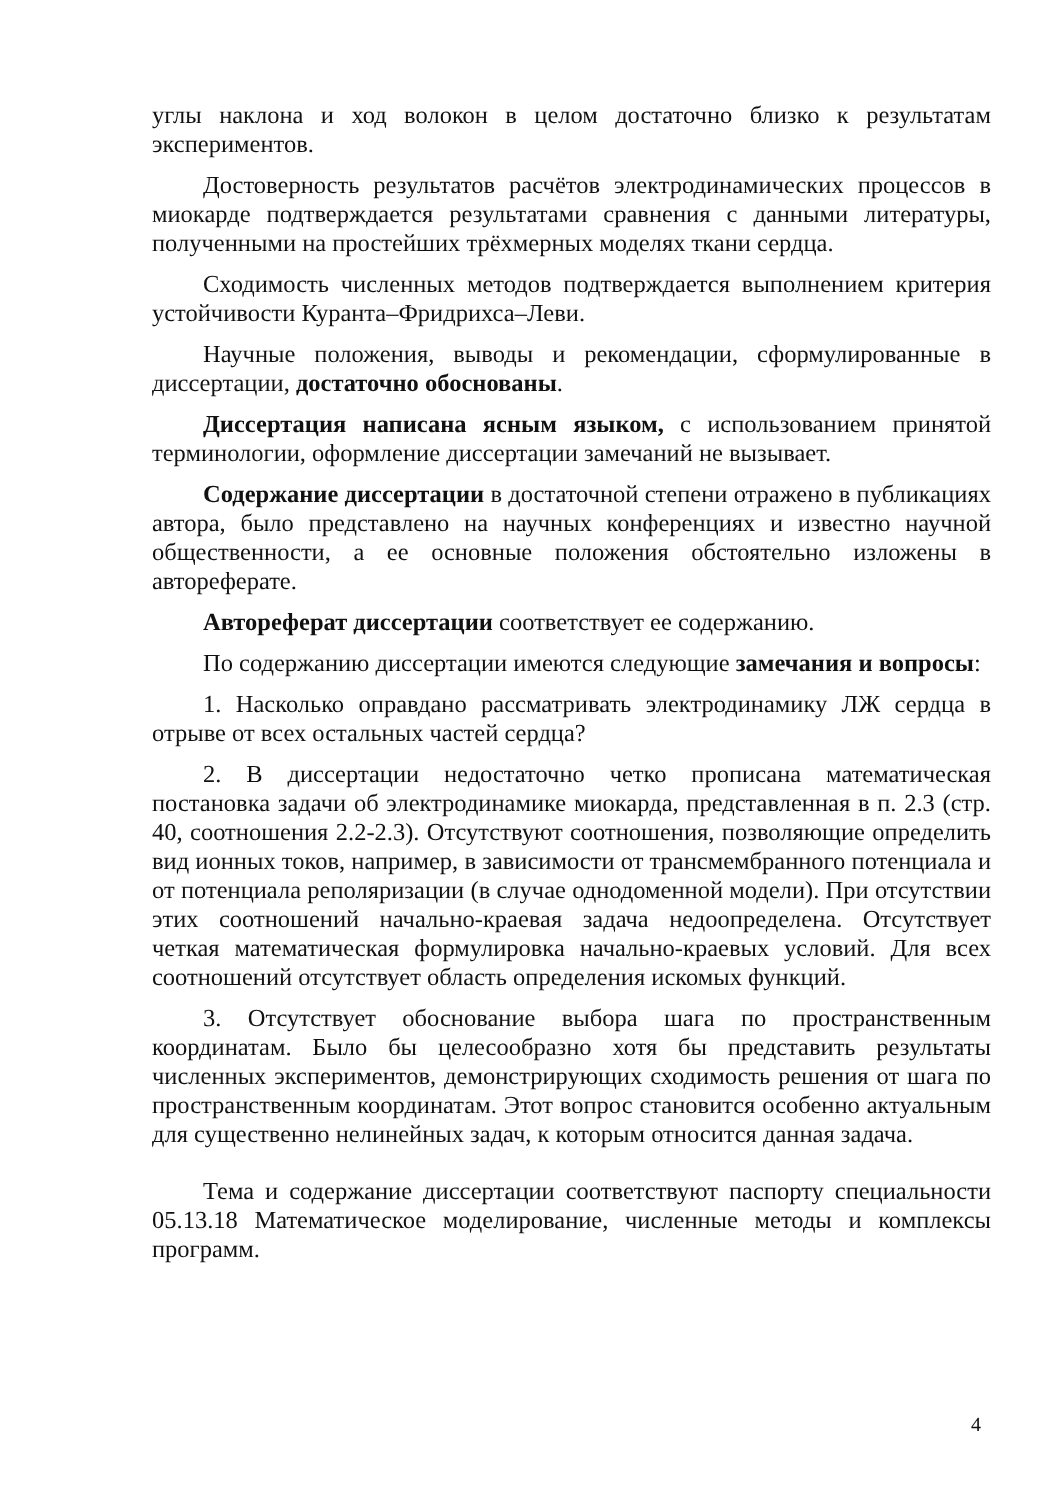углы наклона и ход волокон в целом достаточно близко к результатам экспериментов.
Достоверность результатов расчётов электродинамических процессов в миокарде подтверждается результатами сравнения с данными литературы, полученными на простейших трёхмерных моделях ткани сердца.
Сходимость численных методов подтверждается выполнением критерия устойчивости Куранта–Фридрихса–Леви.
Научные положения, выводы и рекомендации, сформулированные в диссертации, достаточно обоснованы.
Диссертация написана ясным языком, с использованием принятой терминологии, оформление диссертации замечаний не вызывает.
Содержание диссертации в достаточной степени отражено в публикациях автора, было представлено на научных конференциях и известно научной общественности, а ее основные положения обстоятельно изложены в автореферате.
Автореферат диссертации соответствует ее содержанию.
По содержанию диссертации имеются следующие замечания и вопросы:
1. Насколько оправдано рассматривать электродинамику ЛЖ сердца в отрыве от всех остальных частей сердца?
2. В диссертации недостаточно четко прописана математическая постановка задачи об электродинамике миокарда, представленная в п. 2.3 (стр. 40, соотношения 2.2-2.3). Отсутствуют соотношения, позволяющие определить вид ионных токов, например, в зависимости от трансмембранного потенциала и от потенциала реполяризации (в случае однодоменной модели). При отсутствии этих соотношений начально-краевая задача недоопределена. Отсутствует четкая математическая формулировка начально-краевых условий. Для всех соотношений отсутствует область определения искомых функций.
3. Отсутствует обоснование выбора шага по пространственным координатам. Было бы целесообразно хотя бы представить результаты численных экспериментов, демонстрирующих сходимость решения от шага по пространственным координатам. Этот вопрос становится особенно актуальным для существенно нелинейных задач, к которым относится данная задача.
Тема и содержание диссертации соответствуют паспорту специальности 05.13.18 Математическое моделирование, численные методы и комплексы программ.
4